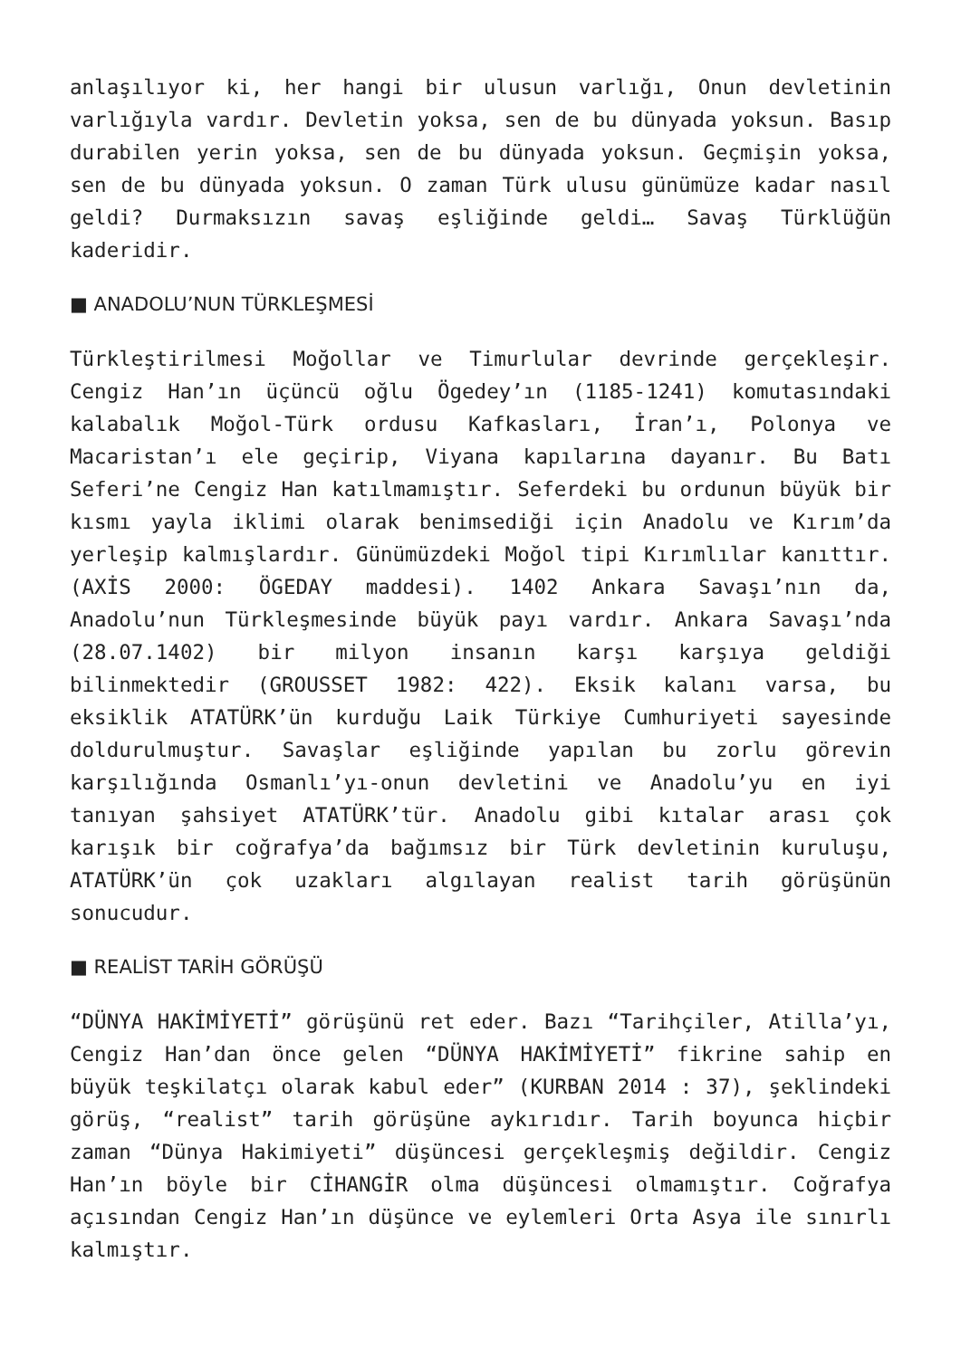anlaşılıyor ki, her hangi bir ulusun varlığı, Onun devletinin varlığıyla vardır. Devletin yoksa, sen de bu dünyada yoksun. Basıp durabilen yerin yoksa, sen de bu dünyada yoksun. Geçmişin yoksa, sen de bu dünyada yoksun. O zaman Türk ulusu günümüze kadar nasıl geldi? Durmaksızın savaş eşliğinde geldi… Savaş Türklüğün kaderidir.
■ ANADOLU’NUN TÜRKLEŞMESİ
Türkleştirilmesi Moğollar ve Timurlular devrinde gerçekleşir. Cengiz Han’ın üçüncü oğlu Ögedey’ın (1185-1241) komutasındaki kalabalık Moğol-Türk ordusu Kafkasları, İran’ı, Polonya ve Macaristan’ı ele geçirip, Viyana kapılarına dayanır. Bu Batı Seferi’ne Cengiz Han katılmamıştır. Seferdeki bu ordunun büyük bir kısmı yayla iklimi olarak benimsediği için Anadolu ve Kırım’da yerleşip kalmışlardır. Günümüzdeki Moğol tipi Kırımlılar kanıttır. (AXİS 2000: ÖGEDAY maddesi). 1402 Ankara Savaşı’nın da, Anadolu’nun Türkleşmesinde büyük payı vardır. Ankara Savaşı’nda (28.07.1402) bir milyon insanın karşı karşıya geldiği bilinmektedir (GROUSSET 1982: 422). Eksik kalanı varsa, bu eksiklik ATATÜRK’ün kurduğu Laik Türkiye Cumhuriyeti sayesinde doldurulmuştur. Savaşlar eşliğinde yapılan bu zorlu görevin karşılığında Osmanlı’yı-onun devletini ve Anadolu’yu en iyi tanıyan şahsiyet ATATÜRK’tür. Anadolu gibi kıtalar arası çok karışık bir coğrafya’da bağımsız bir Türk devletinin kuruluşu, ATATÜRK’ün çok uzakları algılayan realist tarih görüşünün sonucudur.
■ REALİST TARİH GÖRÜŞÜ
“DÜNYA HAKİMİYETİ” görüşünü ret eder. Bazı “Tarihçiler, Atilla’yı, Cengiz Han’dan önce gelen “DÜNYA HAKİMİYETİ” fikrine sahip en büyük teşkilatçı olarak kabul eder” (KURBAN 2014 : 37), şeklindeki görüş, “realist” tarih görüşüne aykırıdır. Tarih boyunca hiçbir zaman “Dünya Hakimiyeti” düşüncesi gerçekleşmiş değildir. Cengiz Han’ın böyle bir CİHANGİR olma düşüncesi olmamıştır. Coğrafya açısından Cengiz Han’ın düşünce ve eylemleri Orta Asya ile sınırlı kalmıştır.